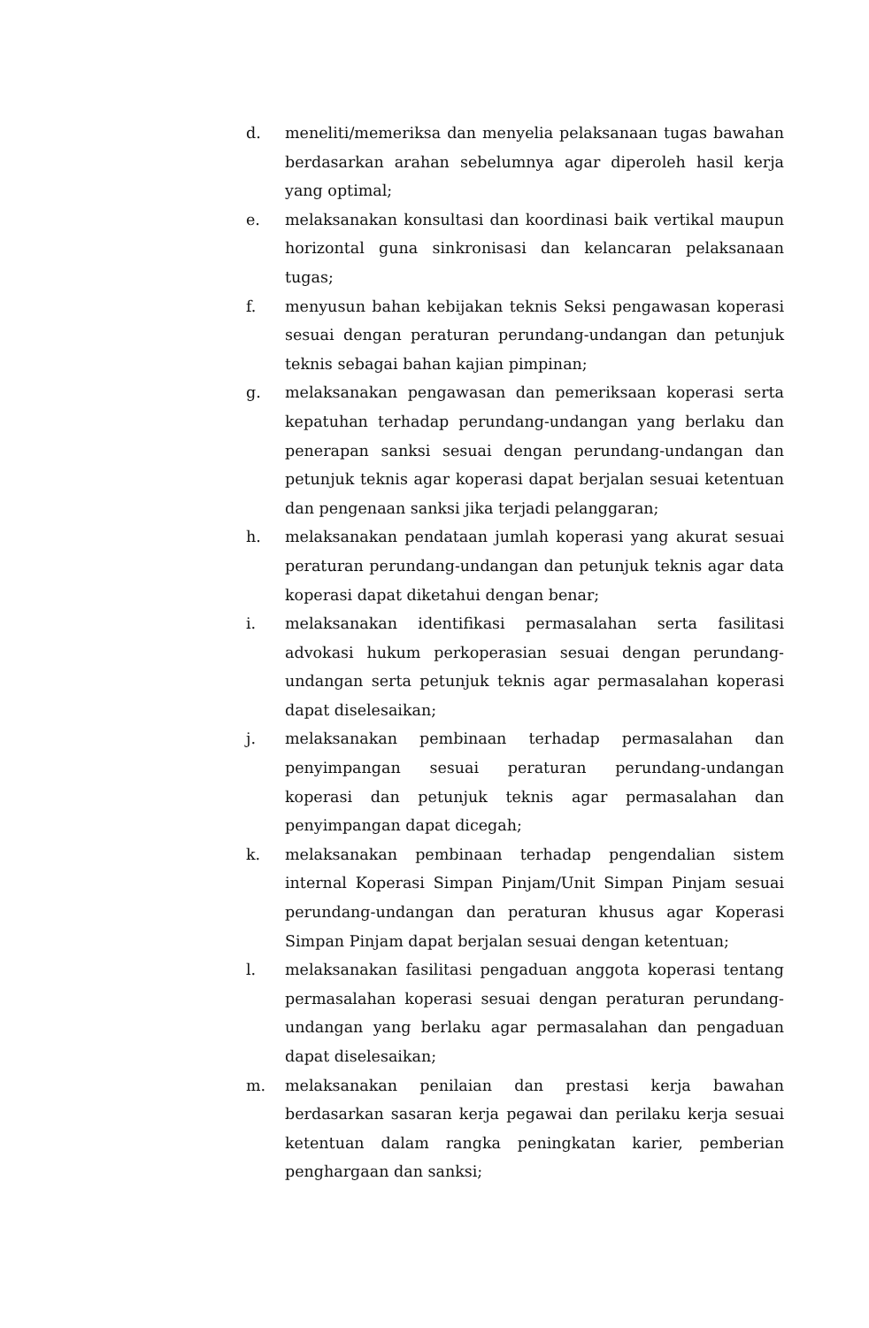d. meneliti/memeriksa dan menyelia pelaksanaan tugas bawahan berdasarkan arahan sebelumnya agar diperoleh hasil kerja yang optimal;
e. melaksanakan konsultasi dan koordinasi baik vertikal maupun horizontal guna sinkronisasi dan kelancaran pelaksanaan tugas;
f. menyusun bahan kebijakan teknis Seksi pengawasan koperasi sesuai dengan peraturan perundang-undangan dan petunjuk teknis sebagai bahan kajian pimpinan;
g. melaksanakan pengawasan dan pemeriksaan koperasi serta kepatuhan terhadap perundang-undangan yang berlaku dan penerapan sanksi sesuai dengan perundang-undangan dan petunjuk teknis agar koperasi dapat berjalan sesuai ketentuan dan pengenaan sanksi jika terjadi pelanggaran;
h. melaksanakan pendataan jumlah koperasi yang akurat sesuai peraturan perundang-undangan dan petunjuk teknis agar data koperasi dapat diketahui dengan benar;
i. melaksanakan identifikasi permasalahan serta fasilitasi advokasi hukum perkoperasian sesuai dengan perundang-undangan serta petunjuk teknis agar permasalahan koperasi dapat diselesaikan;
j. melaksanakan pembinaan terhadap permasalahan dan penyimpangan sesuai peraturan perundang-undangan koperasi dan petunjuk teknis agar permasalahan dan penyimpangan dapat dicegah;
k. melaksanakan pembinaan terhadap pengendalian sistem internal Koperasi Simpan Pinjam/Unit Simpan Pinjam sesuai perundang-undangan dan peraturan khusus agar Koperasi Simpan Pinjam dapat berjalan sesuai dengan ketentuan;
l. melaksanakan fasilitasi pengaduan anggota koperasi tentang permasalahan koperasi sesuai dengan peraturan perundang-undangan yang berlaku agar permasalahan dan pengaduan dapat diselesaikan;
m. melaksanakan penilaian dan prestasi kerja bawahan berdasarkan sasaran kerja pegawai dan perilaku kerja sesuai ketentuan dalam rangka peningkatan karier, pemberian penghargaan dan sanksi;